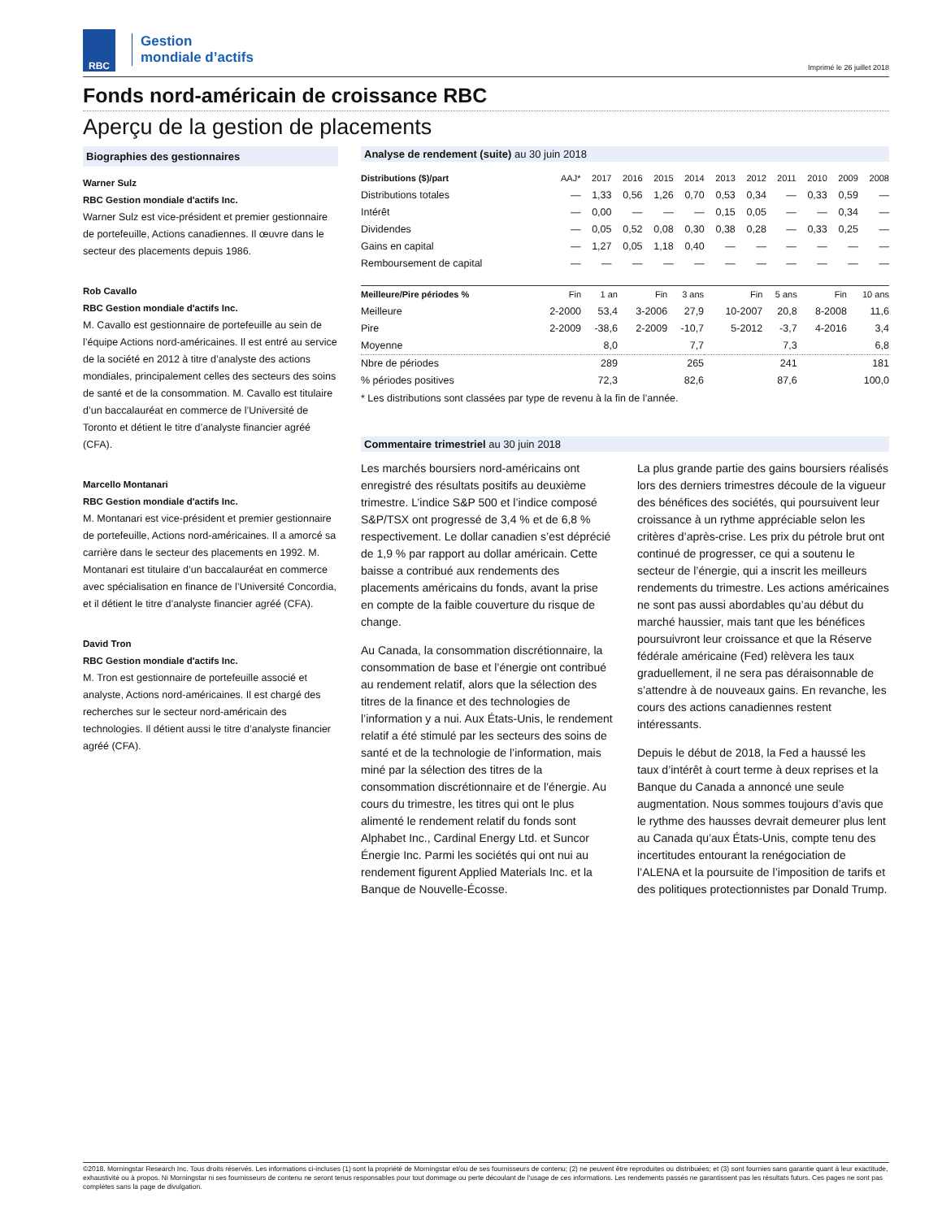RBC
Gestion
mondiale d’actifs
Imprimé le 26 juillet 2018
Fonds nord-américain de croissance RBC
Aperçu de la gestion de placements
Biographies des gestionnaires
Warner Sulz
RBC Gestion mondiale d'actifs Inc.
Warner Sulz est vice-président et premier gestionnaire de portefeuille, Actions canadiennes. Il œuvre dans le secteur des placements depuis 1986.
Rob Cavallo
RBC Gestion mondiale d'actifs Inc.
M. Cavallo est gestionnaire de portefeuille au sein de l’équipe Actions nord-américaines. Il est entré au service de la société en 2012 à titre d’analyste des actions mondiales, principalement celles des secteurs des soins de santé et de la consommation. M. Cavallo est titulaire d’un baccalauréat en commerce de l’Université de Toronto et détient le titre d’analyste financier agréé (CFA).
Marcello Montanari
RBC Gestion mondiale d'actifs Inc.
M. Montanari est vice-président et premier gestionnaire de portefeuille, Actions nord-américaines. Il a amorcé sa carrière dans le secteur des placements en 1992. M. Montanari est titulaire d’un baccalauréat en commerce avec spécialisation en finance de l’Université Concordia, et il détient le titre d’analyste financier agréé (CFA).
David Tron
RBC Gestion mondiale d'actifs Inc.
M. Tron est gestionnaire de portefeuille associé et analyste, Actions nord-américaines. Il est chargé des recherches sur le secteur nord-américain des technologies. Il détient aussi le titre d’analyste financier agréé (CFA).
Analyse de rendement (suite) au 30 juin 2018
| Distributions ($)/part | AAJ* | 2017 | 2016 | 2015 | 2014 | 2013 | 2012 | 2011 | 2010 | 2009 | 2008 |
| --- | --- | --- | --- | --- | --- | --- | --- | --- | --- | --- | --- |
| Distributions totales | — | 1,33 | 0,56 | 1,26 | 0,70 | 0,53 | 0,34 | — | 0,33 | 0,59 | — |
| Intérêt | — | 0,00 | — | — | — | 0,15 | 0,05 | — | — | 0,34 | — |
| Dividendes | — | 0,05 | 0,52 | 0,08 | 0,30 | 0,38 | 0,28 | — | 0,33 | 0,25 | — |
| Gains en capital | — | 1,27 | 0,05 | 1,18 | 0,40 | — | — | — | — | — | — |
| Remboursement de capital | — | — | — | — | — | — | — | — | — | — | — |
| Meilleure/Pire périodes % | Fin | 1 an | Fin | 3 ans | Fin | 5 ans | Fin | 10 ans |
| --- | --- | --- | --- | --- | --- | --- | --- | --- |
| Meilleure | 2-2000 | 53,4 | 3-2006 | 27,9 | 10-2007 | 20,8 | 8-2008 | 11,6 |
| Pire | 2-2009 | -38,6 | 2-2009 | -10,7 | 5-2012 | -3,7 | 4-2016 | 3,4 |
| Moyenne | | 8,0 | | 7,7 | | 7,3 | | 6,8 |
| Nbre de périodes | | 289 | | 265 | | 241 | | 181 |
| % périodes positives | | 72,3 | | 82,6 | | 87,6 | | 100,0 |
* Les distributions sont classées par type de revenu à la fin de l’année.
Commentaire trimestriel au 30 juin 2018
Les marchés boursiers nord-américains ont enregistré des résultats positifs au deuxième trimestre. L’indice S&P 500 et l’indice composé S&P/TSX ont progressé de 3,4 % et de 6,8 % respectivement. Le dollar canadien s’est déprécié de 1,9 % par rapport au dollar américain. Cette baisse a contribué aux rendements des placements américains du fonds, avant la prise en compte de la faible couverture du risque de change.
Au Canada, la consommation discrétionnaire, la consommation de base et l’énergie ont contribué au rendement relatif, alors que la sélection des titres de la finance et des technologies de l’information y a nui. Aux États-Unis, le rendement relatif a été stimulé par les secteurs des soins de santé et de la technologie de l’information, mais miné par la sélection des titres de la consommation discrétionnaire et de l’énergie. Au cours du trimestre, les titres qui ont le plus alimenté le rendement relatif du fonds sont Alphabet Inc., Cardinal Energy Ltd. et Suncor Énergie Inc. Parmi les sociétés qui ont nui au rendement figurent Applied Materials Inc. et la Banque de Nouvelle-Écosse.
La plus grande partie des gains boursiers réalisés lors des derniers trimestres découle de la vigueur des bénéfices des sociétés, qui poursuivent leur croissance à un rythme appréciable selon les critères d’après-crise. Les prix du pétrole brut ont continué de progresser, ce qui a soutenu le secteur de l’énergie, qui a inscrit les meilleurs rendements du trimestre. Les actions américaines ne sont pas aussi abordables qu’au début du marché haussier, mais tant que les bénéfices poursuivront leur croissance et que la Réserve fédérale américaine (Fed) relèvera les taux graduellement, il ne sera pas déraisonnable de s’attendre à de nouveaux gains. En revanche, les cours des actions canadiennes restent intéressants.
Depuis le début de 2018, la Fed a haussé les taux d’intérêt à court terme à deux reprises et la Banque du Canada a annoncé une seule augmentation. Nous sommes toujours d’avis que le rythme des hausses devrait demeurer plus lent au Canada qu’aux États-Unis, compte tenu des incertitudes entourant la renégociation de l’ALENA et la poursuite de l’imposition de tarifs et des politiques protectionnistes par Donald Trump.
©2018. Morningstar Research Inc. Tous droits réservés. Les informations ci-incluses (1) sont la propriété de Morningstar et/ou de ses fournisseurs de contenu; (2) ne peuvent être reproduites ou distribuées; et (3) sont fournies sans garantie quant à leur exactitude, exhaustivité ou à propos. Ni Morningstar ni ses fournisseurs de contenu ne seront tenus responsables pour tout dommage ou perte découlant de l'usage de ces informations. Les rendements passés ne garantissent pas les résultats futurs. Ces pages ne sont pas complètes sans la page de divulgation.